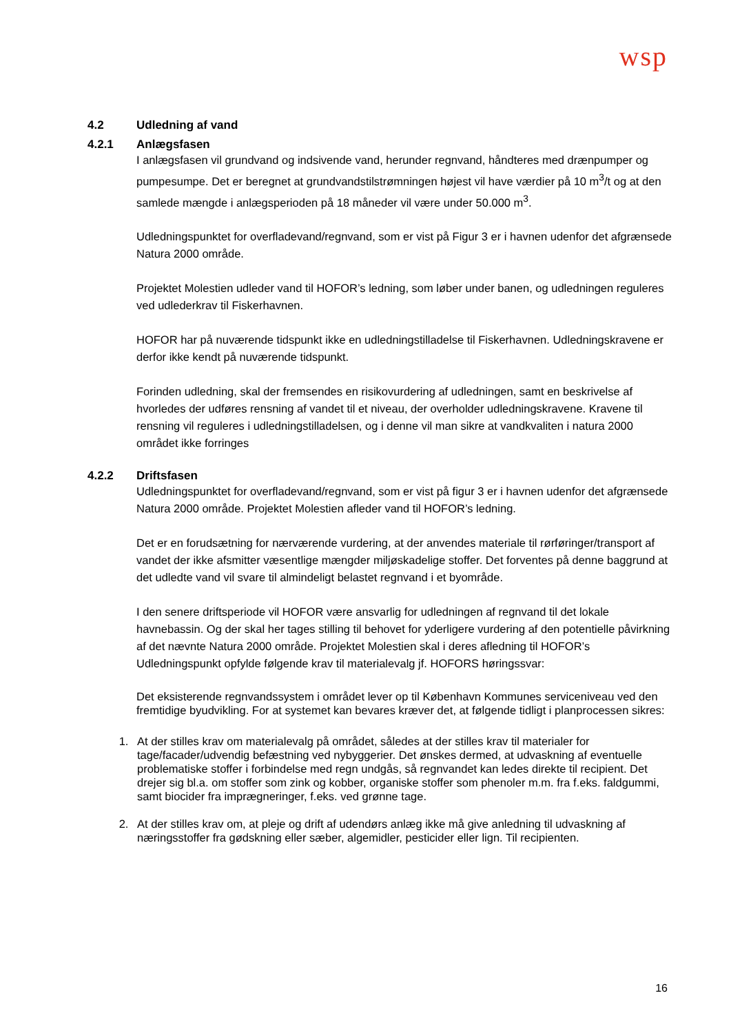wsp
4.2 Udledning af vand
4.2.1 Anlægsfasen
I anlægsfasen vil grundvand og indsivende vand, herunder regnvand, håndteres med drænpumper og pumpesumpe. Det er beregnet at grundvandstilstrømningen højest vil have værdier på 10 m<sup>3</sup>/t og at den samlede mængde i anlægsperioden på 18 måneder vil være under 50.000 m<sup>3</sup>.
Udledningspunktet for overfladevand/regnvand, som er vist på Figur 3 er i havnen udenfor det afgrænsede Natura 2000 område.
Projektet Molestien udleder vand til HOFOR’s ledning, som løber under banen, og udledningen reguleres ved udlederkrav til Fiskerhavnen.
HOFOR har på nuværende tidspunkt ikke en udledningstilladelse til Fiskerhavnen. Udledningskravene er derfor ikke kendt på nuværende tidspunkt.
Forinden udledning, skal der fremsendes en risikovurdering af udledningen, samt en beskrivelse af hvorledes der udføres rensning af vandet til et niveau, der overholder udledningskravene. Kravene til rensning vil reguleres i udledningstilladelsen, og i denne vil man sikre at vandkvaliten i natura 2000 området ikke forringes
4.2.2 Driftsfasen
Udledningspunktet for overfladevand/regnvand, som er vist på figur 3 er i havnen udenfor det afgrænsede Natura 2000 område. Projektet Molestien afleder vand til HOFOR’s ledning.
Det er en forudsætning for nærværende vurdering, at der anvendes materiale til rørføringer/transport af vandet der ikke afsmitter væsentlige mængder miljøskadelige stoffer. Det forventes på denne baggrund at det udledte vand vil svare til almindeligt belastet regnvand i et byområde.
I den senere driftsperiode vil HOFOR være ansvarlig for udledningen af regnvand til det lokale havnebassin. Og der skal her tages stilling til behovet for yderligere vurdering af den potentielle påvirkning af det nævnte Natura 2000 område. Projektet Molestien skal i deres afledning til HOFOR’s Udledningspunkt opfylde følgende krav til materialevalg jf. HOFORS høringssvar:
Det eksisterende regnvandssystem i området lever op til København Kommunes serviceniveau ved den fremtidige byudvikling. For at systemet kan bevares kræver det, at følgende tidligt i planprocessen sikres:
1. At der stilles krav om materialevalg på området, således at der stilles krav til materialer for tage/facader/udvendig befæstning ved nybyggerier. Det ønskes dermed, at udvaskning af eventuelle problematiske stoffer i forbindelse med regn undgås, så regnvandet kan ledes direkte til recipient. Det drejer sig bl.a. om stoffer som zink og kobber, organiske stoffer som phenoler m.m. fra f.eks. faldgummi, samt biocider fra imprægneringer, f.eks. ved grønne tage.
2. At der stilles krav om, at pleje og drift af udendørs anlæg ikke må give anledning til udvaskning af næringsstoffer fra gødskning eller sæber, algemidler, pesticider eller lign. Til recipienten.
16